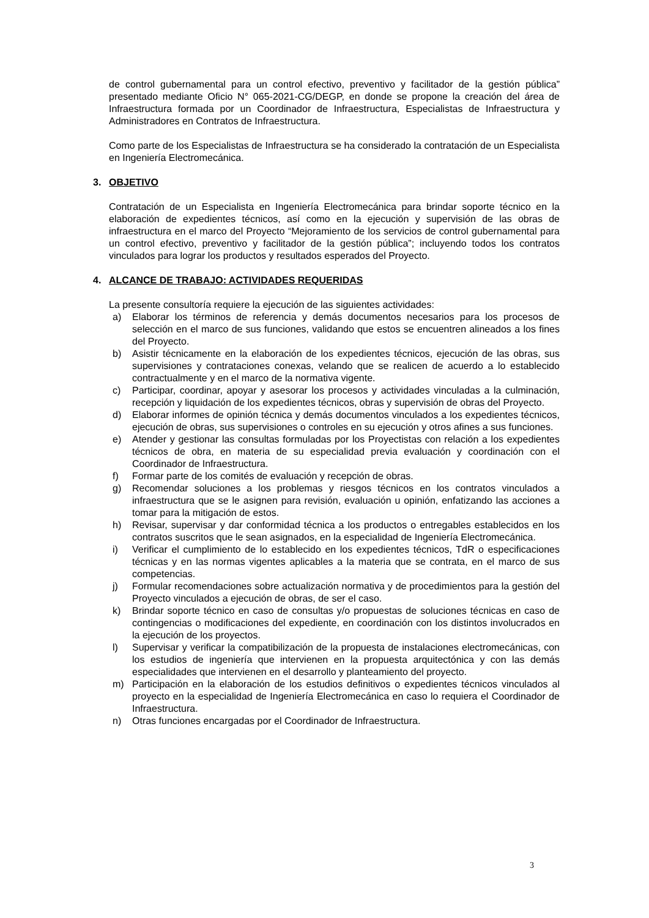de control gubernamental para un control efectivo, preventivo y facilitador de la gestión pública” presentado mediante Oficio N° 065-2021-CG/DEGP, en donde se propone la creación del área de Infraestructura formada por un Coordinador de Infraestructura, Especialistas de Infraestructura y Administradores en Contratos de Infraestructura.
Como parte de los Especialistas de Infraestructura se ha considerado la contratación de un Especialista en Ingeniería Electromecánica.
3. OBJETIVO
Contratación de un Especialista en Ingeniería Electromecánica para brindar soporte técnico en la elaboración de expedientes técnicos, así como en la ejecución y supervisión de las obras de infraestructura en el marco del Proyecto “Mejoramiento de los servicios de control gubernamental para un control efectivo, preventivo y facilitador de la gestión pública”; incluyendo todos los contratos vinculados para lograr los productos y resultados esperados del Proyecto.
4. ALCANCE DE TRABAJO: ACTIVIDADES REQUERIDAS
La presente consultoría requiere la ejecución de las siguientes actividades:
a) Elaborar los términos de referencia y demás documentos necesarios para los procesos de selección en el marco de sus funciones, validando que estos se encuentren alineados a los fines del Proyecto.
b) Asistir técnicamente en la elaboración de los expedientes técnicos, ejecución de las obras, sus supervisiones y contrataciones conexas, velando que se realicen de acuerdo a lo establecido contractualmente y en el marco de la normativa vigente.
c) Participar, coordinar, apoyar y asesorar los procesos y actividades vinculadas a la culminación, recepción y liquidación de los expedientes técnicos, obras y supervisión de obras del Proyecto.
d) Elaborar informes de opinión técnica y demás documentos vinculados a los expedientes técnicos, ejecución de obras, sus supervisiones o controles en su ejecución y otros afines a sus funciones.
e) Atender y gestionar las consultas formuladas por los Proyectistas con relación a los expedientes técnicos de obra, en materia de su especialidad previa evaluación y coordinación con el Coordinador de Infraestructura.
f) Formar parte de los comités de evaluación y recepción de obras.
g) Recomendar soluciones a los problemas y riesgos técnicos en los contratos vinculados a infraestructura que se le asignen para revisión, evaluación u opinión, enfatizando las acciones a tomar para la mitigación de estos.
h) Revisar, supervisar y dar conformidad técnica a los productos o entregables establecidos en los contratos suscritos que le sean asignados, en la especialidad de Ingeniería Electromecánica.
i) Verificar el cumplimiento de lo establecido en los expedientes técnicos, TdR o especificaciones técnicas y en las normas vigentes aplicables a la materia que se contrata, en el marco de sus competencias.
j) Formular recomendaciones sobre actualización normativa y de procedimientos para la gestión del Proyecto vinculados a ejecución de obras, de ser el caso.
k) Brindar soporte técnico en caso de consultas y/o propuestas de soluciones técnicas en caso de contingencias o modificaciones del expediente, en coordinación con los distintos involucrados en la ejecución de los proyectos.
l) Supervisar y verificar la compatibilización de la propuesta de instalaciones electromecánicas, con los estudios de ingeniería que intervienen en la propuesta arquitectónica y con las demás especialidades que intervienen en el desarrollo y planteamiento del proyecto.
m) Participación en la elaboración de los estudios definitivos o expedientes técnicos vinculados al proyecto en la especialidad de Ingeniería Electromecánica en caso lo requiera el Coordinador de Infraestructura.
n) Otras funciones encargadas por el Coordinador de Infraestructura.
3